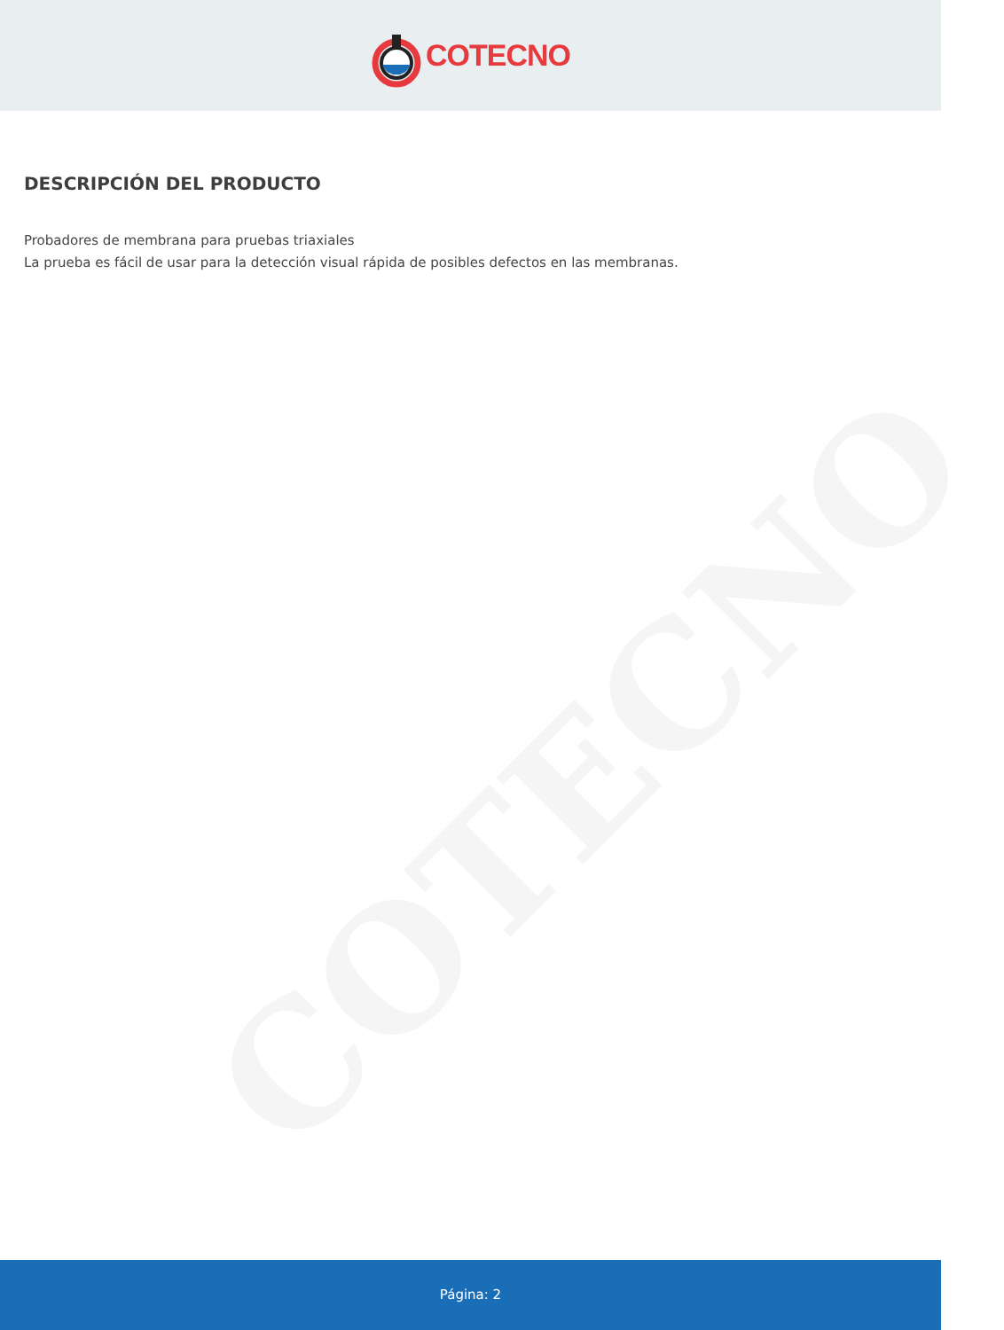COTECNO
COTECNO
DESCRIPCIÓN DEL PRODUCTO
Probadores de membrana para pruebas triaxiales
La prueba es fácil de usar para la detección visual rápida de posibles defectos en las membranas.
Página: 2